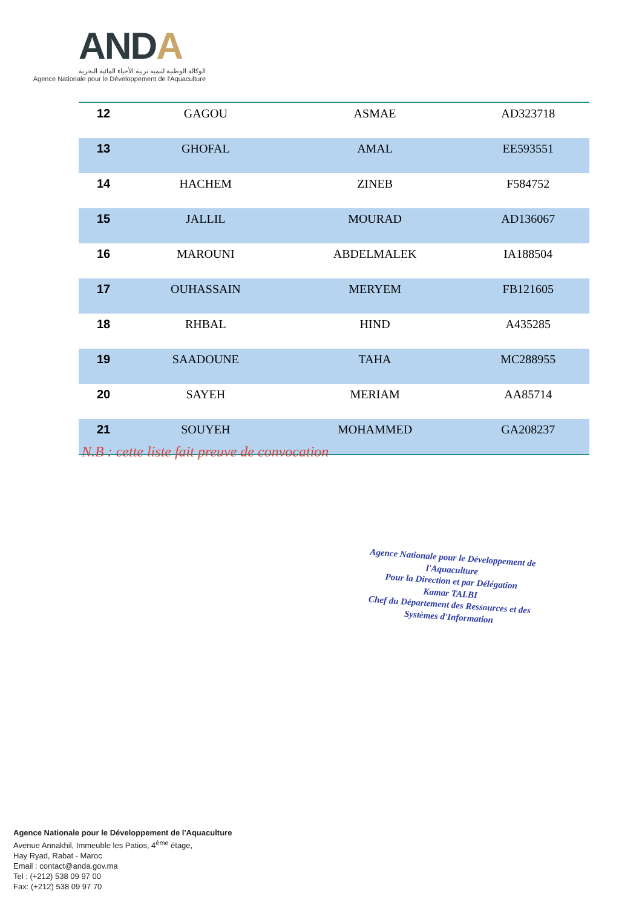ANDA
الوكالة الوطنية لتنمية تربية الأحياء المائية البحرية
Agence Nationale pour le Développement de l'Aquaculture
| 12 | GAGOU | ASMAE | AD323718 |
| 13 | GHOFAL | AMAL | EE593551 |
| 14 | HACHEM | ZINEB | F584752 |
| 15 | JALLIL | MOURAD | AD136067 |
| 16 | MAROUNI | ABDELMALEK | IA188504 |
| 17 | OUHASSAIN | MERYEM | FB121605 |
| 18 | RHBAL | HIND | A435285 |
| 19 | SAADOUNE | TAHA | MC288955 |
| 20 | SAYEH | MERIAM | AA85714 |
| 21 | SOUYEH | MOHAMMED | GA208237 |
N.B : cette liste fait preuve de convocation
Agence Nationale pour le Développement de l'Aquaculture
Pour la Direction et par Délégation
Kamar TALBI
Chef du Département des Ressources et des Systèmes d'Information
Agence Nationale pour le Développement de l'Aquaculture
Avenue Annakhil, Immeuble les Patios, 4<sup>ème</sup> étage,
Hay Ryad, Rabat - Maroc
Email : contact@anda.gov.ma
Tel : (+212) 538 09 97 00
Fax: (+212) 538 09 97 70